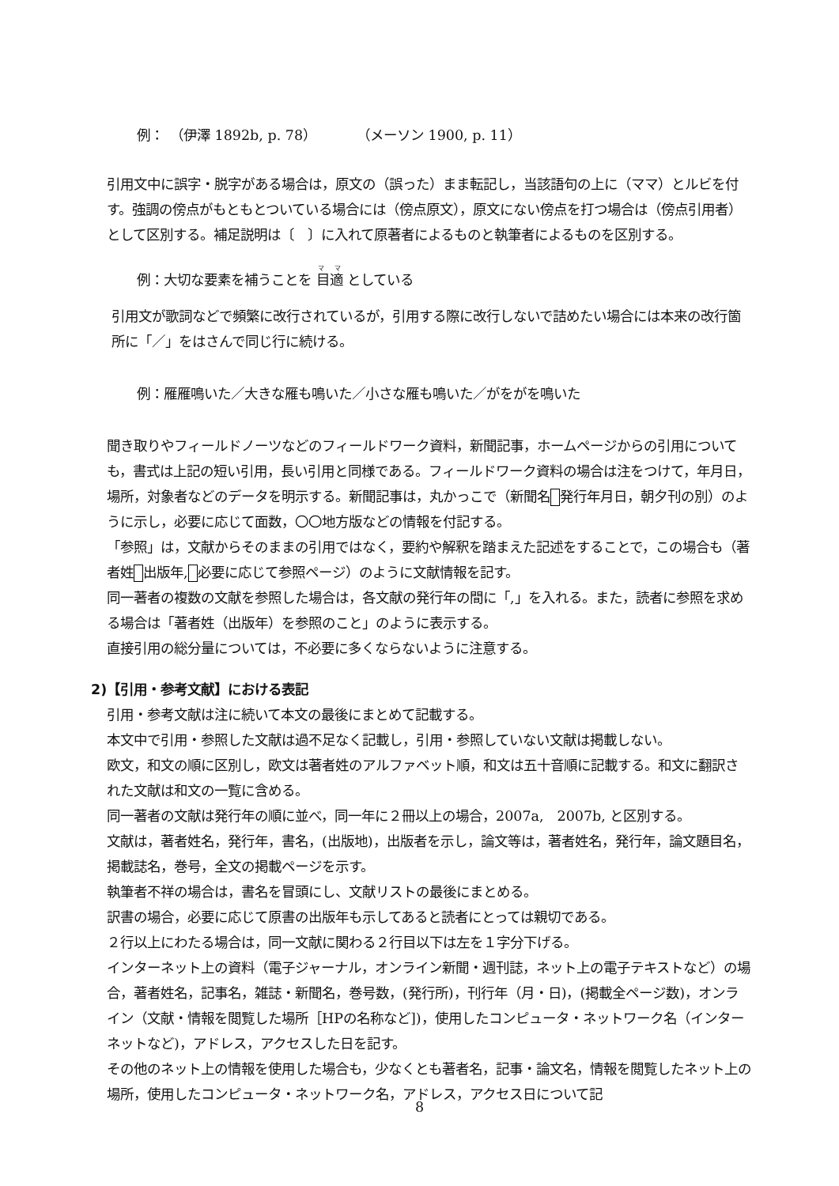例：　（伊澤 1892b, p. 78）　　　（メーソン 1900, p. 11）
引用文中に誤字・脱字がある場合は，原文の（誤った）まま転記し，当該語句の上に（ママ）とルビを付す。強調の傍点がもともとついている場合には（傍点原文），原文にない傍点を打つ場合は（傍点引用者）として区別する。補足説明は〔　〕に入れて原著者によるものと執筆者によるものを区別する。
例：大切な要素を補うことを 目適 としている
引用文が歌詞などで頻繁に改行されているが，引用する際に改行しないで詰めたい場合には本来の改行箇所に「／」をはさんで同じ行に続ける。
例：雁雁鳴いた／大きな雁も鳴いた／小さな雁も鳴いた／がをがを鳴いた
聞き取りやフィールドノーツなどのフィールドワーク資料，新聞記事，ホームページからの引用についても，書式は上記の短い引用，長い引用と同様である。フィールドワーク資料の場合は注をつけて，年月日，場所，対象者などのデータを明示する。新聞記事は，丸かっこで（新聞名 発行年月日，朝夕刊の別）のように示し，必要に応じて面数，〇〇地方版などの情報を付記する。
「参照」は，文献からそのままの引用ではなく，要約や解釈を踏まえた記述をすることで，この場合も（著者姓 出版年, 必要に応じて参照ページ）のように文献情報を記す。
同一著者の複数の文献を参照した場合は，各文献の発行年の間に「,」を入れる。また，読者に参照を求める場合は「著者姓（出版年）を参照のこと」のように表示する。
直接引用の総分量については，不必要に多くならないように注意する。
2)【引用・参考文献】における表記
引用・参考文献は注に続いて本文の最後にまとめて記載する。
本文中で引用・参照した文献は過不足なく記載し，引用・参照していない文献は掲載しない。
欧文，和文の順に区別し，欧文は著者姓のアルファベット順，和文は五十音順に記載する。和文に翻訳された文献は和文の一覧に含める。
同一著者の文献は発行年の順に並べ，同一年に２冊以上の場合，2007a,　2007b, と区別する。
文献は，著者姓名，発行年，書名，(出版地)，出版者を示し，論文等は，著者姓名，発行年，論文題目名，掲載誌名，巻号，全文の掲載ページを示す。
執筆者不祥の場合は，書名を冒頭にし、文献リストの最後にまとめる。
訳書の場合，必要に応じて原書の出版年も示してあると読者にとっては親切である。
２行以上にわたる場合は，同一文献に関わる２行目以下は左を１字分下げる。
インターネット上の資料（電子ジャーナル，オンライン新聞・週刊誌，ネット上の電子テキストなど）の場合，著者姓名，記事名，雑誌・新聞名，巻号数，(発行所)，刊行年（月・日)，(掲載全ページ数)，オンライン（文献・情報を閲覧した場所［HPの名称など])，使用したコンピュータ・ネットワーク名（インターネットなど)，アドレス，アクセスした日を記す。
その他のネット上の情報を使用した場合も，少なくとも著者名，記事・論文名，情報を閲覧したネット上の場所，使用したコンピュータ・ネットワーク名，アドレス，アクセス日について記
8